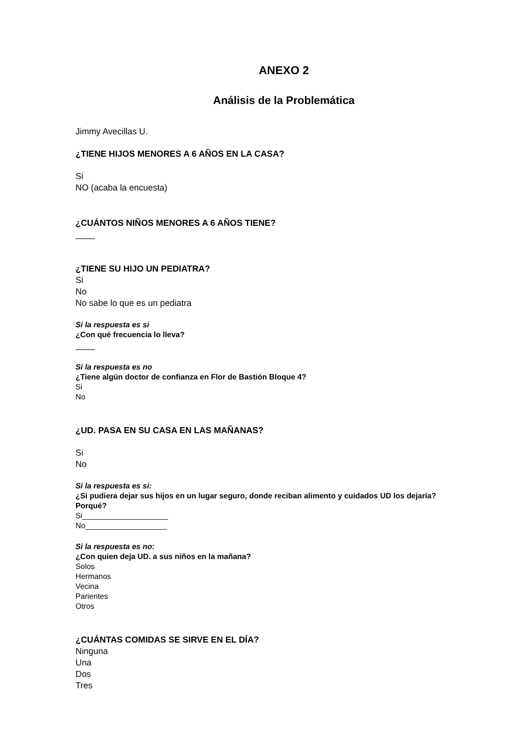ANEXO 2
Análisis de la Problemática
Jimmy Avecillas U.
¿TIENE HIJOS MENORES A 6 AÑOS EN LA CASA?
Si
NO (acaba la encuesta)
¿CUÁNTOS NIÑOS MENORES A 6 AÑOS TIENE?
____
¿TIENE SU HIJO UN PEDIATRA?
Si
No
No sabe lo que es un pediatra
Si la respuesta es si
¿Con qué frecuencia lo lleva?
____
Si la respuesta es no
¿Tiene algún doctor de confianza en Flor de Bastión Bloque 4?
Si
No
¿UD. PASA EN SU CASA EN LAS MAÑANAS?
Si
No
Si la respuesta es si:
¿Si pudiera dejar sus hijos en un lugar seguro, donde reciban alimento y cuidados UD los dejaría? Porqué?
Si____________________
No___________________
Si la respuesta es no:
¿Con quien deja UD. a sus niños en la mañana?
Solos
Hermanos
Vecina
Parientes
Otros
¿CUÁNTAS COMIDAS SE SIRVE EN EL DÍA?
Ninguna
Una
Dos
Tres